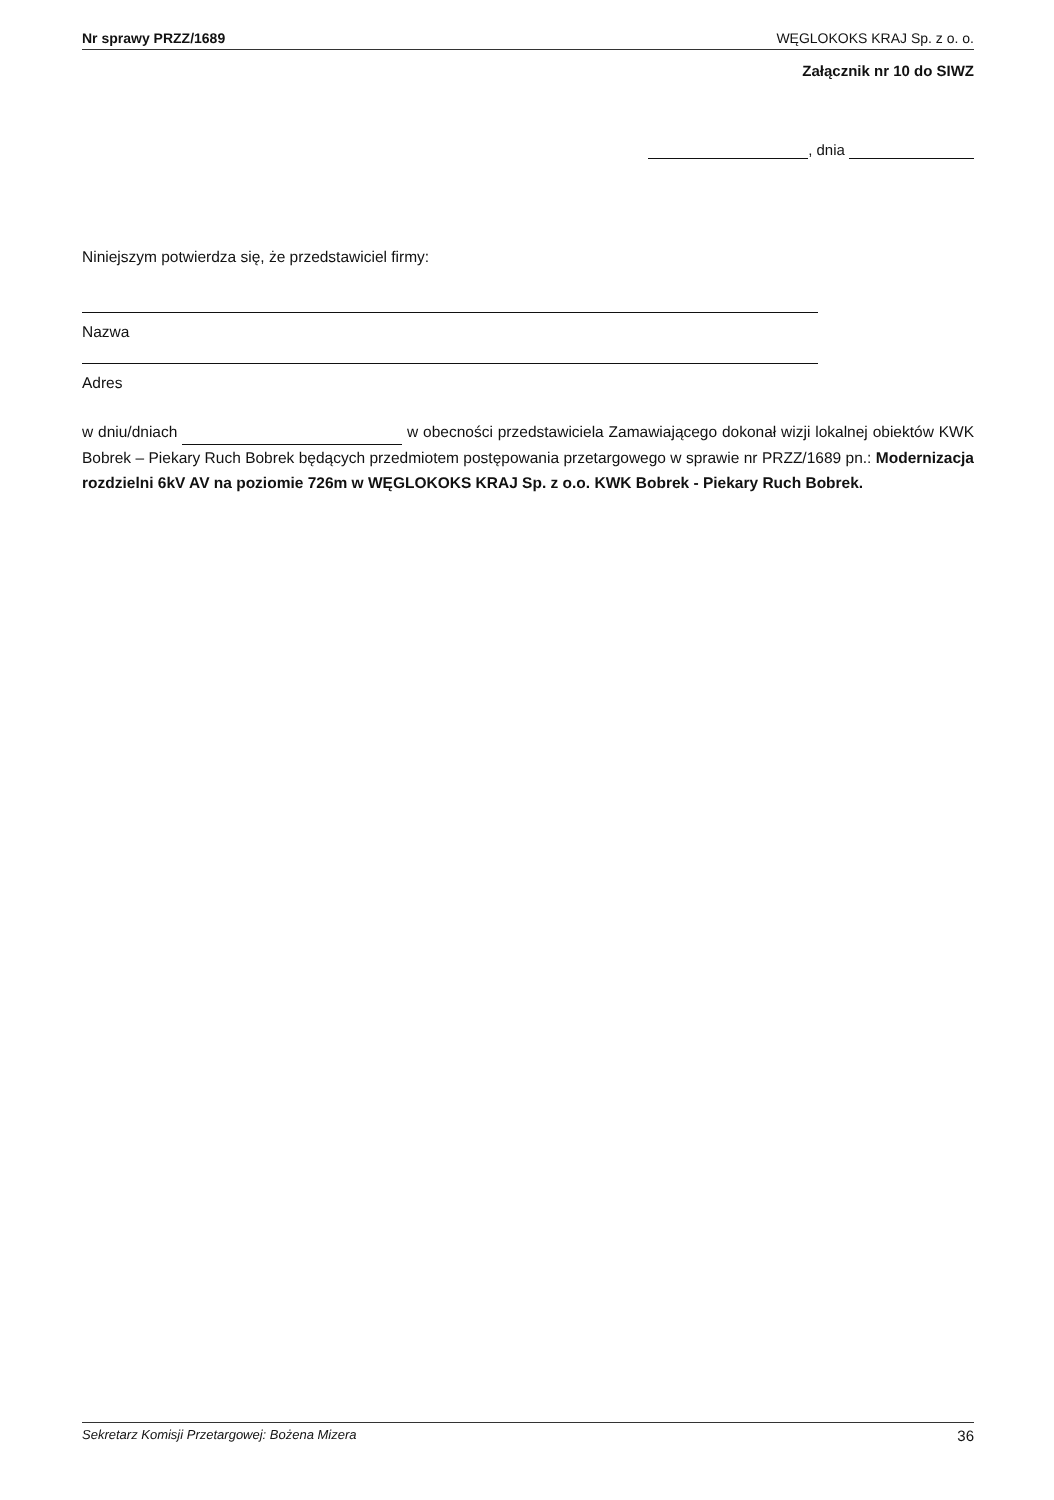Nr sprawy PRZZ/1689 WĘGLOKOKS KRAJ Sp. z o. o.
Załącznik nr 10 do SIWZ
, dnia
Niniejszym potwierdza się, że przedstawiciel firmy:
Nazwa
Adres
w dniu/dniach w obecności przedstawiciela Zamawiającego dokonał wizji lokalnej obiektów KWK Bobrek – Piekary Ruch Bobrek będących przedmiotem postępowania przetargowego w sprawie nr PRZZ/1689 pn.: Modernizacja rozdzielni 6kV AV na poziomie 726m w WĘGLOKOKS KRAJ Sp. z o.o. KWK Bobrek - Piekary Ruch Bobrek.
Sekretarz Komisji Przetargowej: Bożena Mizera 36